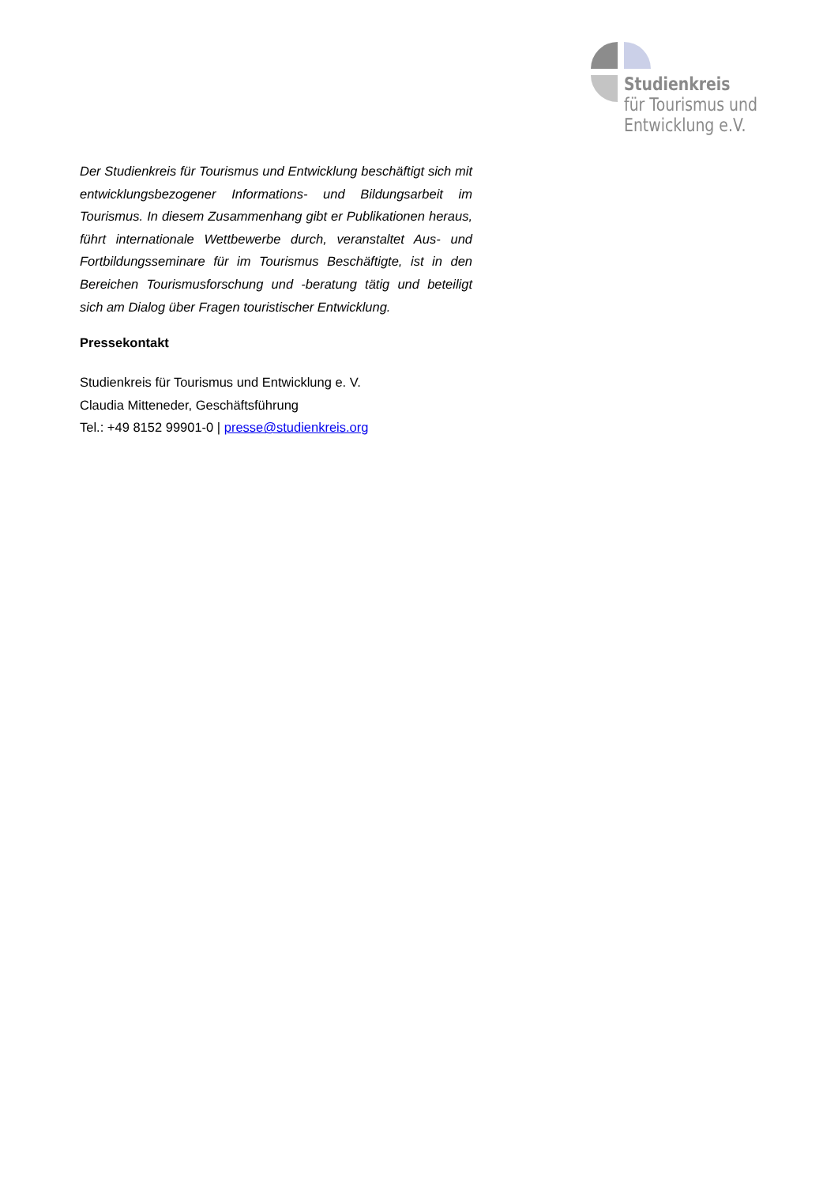Studienkreis
für Tourismus und
Entwicklung e.V.
Der Studienkreis für Tourismus und Entwicklung beschäftigt sich mit entwicklungsbezogener Informations- und Bildungsarbeit im Tourismus. In diesem Zusammenhang gibt er Publikationen heraus, führt internationale Wettbewerbe durch, veranstaltet Aus- und Fortbildungsseminare für im Tourismus Beschäftigte, ist in den Bereichen Tourismusforschung und -beratung tätig und beteiligt sich am Dialog über Fragen touristischer Entwicklung.
Pressekontakt
Studienkreis für Tourismus und Entwicklung e. V.
Claudia Mitteneder, Geschäftsführung
Tel.: +49 8152 99901-0 | presse@studienkreis.org